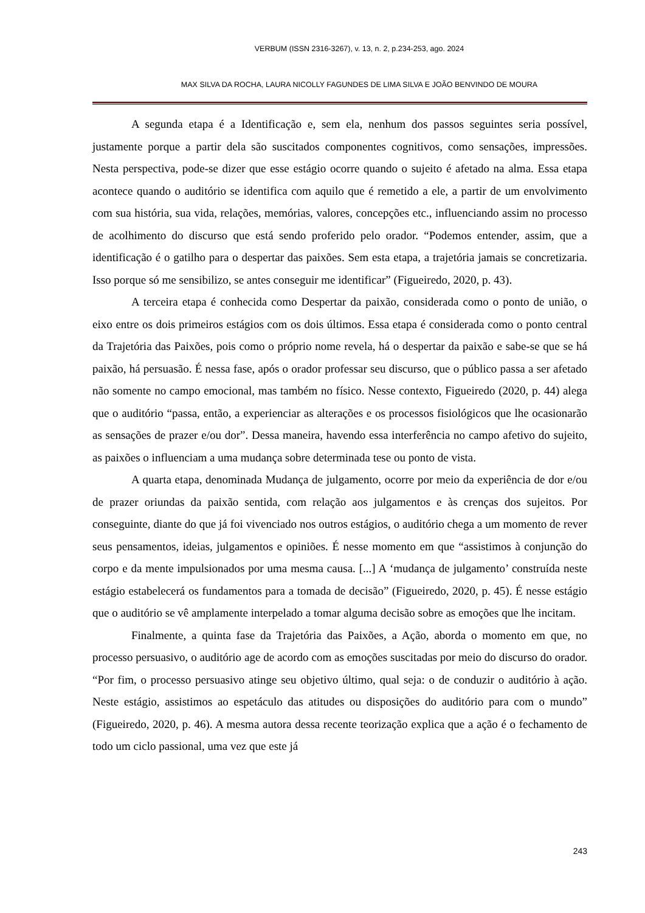VERBUM (ISSN 2316-3267), v. 13, n. 2, p.234-253, ago. 2024
MAX SILVA DA ROCHA, LAURA NICOLLY FAGUNDES DE LIMA SILVA E JOÃO BENVINDO DE MOURA
A segunda etapa é a Identificação e, sem ela, nenhum dos passos seguintes seria possível, justamente porque a partir dela são suscitados componentes cognitivos, como sensações, impressões. Nesta perspectiva, pode-se dizer que esse estágio ocorre quando o sujeito é afetado na alma. Essa etapa acontece quando o auditório se identifica com aquilo que é remetido a ele, a partir de um envolvimento com sua história, sua vida, relações, memórias, valores, concepções etc., influenciando assim no processo de acolhimento do discurso que está sendo proferido pelo orador. “Podemos entender, assim, que a identificação é o gatilho para o despertar das paixões. Sem esta etapa, a trajetória jamais se concretizaria. Isso porque só me sensibilizo, se antes conseguir me identificar” (Figueiredo, 2020, p. 43).
A terceira etapa é conhecida como Despertar da paixão, considerada como o ponto de união, o eixo entre os dois primeiros estágios com os dois últimos. Essa etapa é considerada como o ponto central da Trajetória das Paixões, pois como o próprio nome revela, há o despertar da paixão e sabe-se que se há paixão, há persuasão. É nessa fase, após o orador professar seu discurso, que o público passa a ser afetado não somente no campo emocional, mas também no físico. Nesse contexto, Figueiredo (2020, p. 44) alega que o auditório “passa, então, a experienciar as alterações e os processos fisiológicos que lhe ocasionarão as sensações de prazer e/ou dor”. Dessa maneira, havendo essa interferência no campo afetivo do sujeito, as paixões o influenciam a uma mudança sobre determinada tese ou ponto de vista.
A quarta etapa, denominada Mudança de julgamento, ocorre por meio da experiência de dor e/ou de prazer oriundas da paixão sentida, com relação aos julgamentos e às crenças dos sujeitos. Por conseguinte, diante do que já foi vivenciado nos outros estágios, o auditório chega a um momento de rever seus pensamentos, ideias, julgamentos e opiniões. É nesse momento em que “assistimos à conjunção do corpo e da mente impulsionados por uma mesma causa. [...] A ‘mudança de julgamento’ construída neste estágio estabelecerá os fundamentos para a tomada de decisão” (Figueiredo, 2020, p. 45). É nesse estágio que o auditório se vê amplamente interpelado a tomar alguma decisão sobre as emoções que lhe incitam.
Finalmente, a quinta fase da Trajetória das Paixões, a Ação, aborda o momento em que, no processo persuasivo, o auditório age de acordo com as emoções suscitadas por meio do discurso do orador. “Por fim, o processo persuasivo atinge seu objetivo último, qual seja: o de conduzir o auditório à ação. Neste estágio, assistimos ao espetáculo das atitudes ou disposições do auditório para com o mundo” (Figueiredo, 2020, p. 46). A mesma autora dessa recente teorização explica que a ação é o fechamento de todo um ciclo passional, uma vez que este já
243